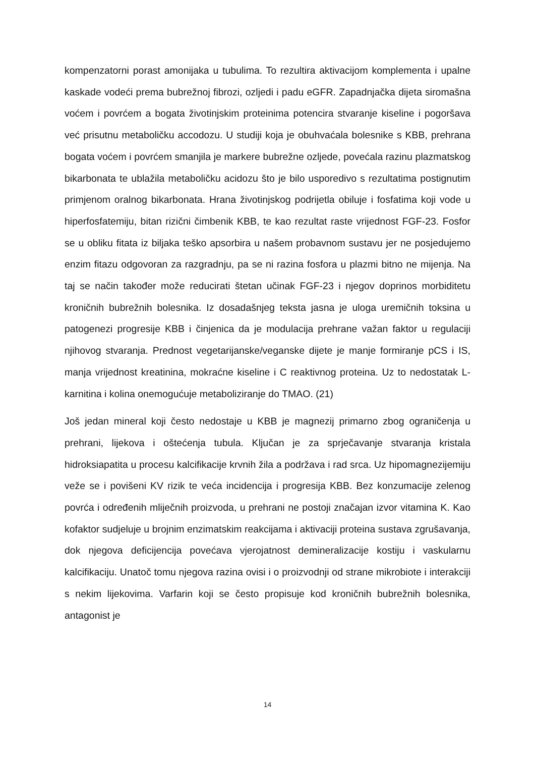kompenzatorni porast amonijaka u tubulima. To rezultira aktivacijom komplementa i upalne kaskade vodeći prema bubrežnoj fibrozi, ozljedi i padu eGFR. Zapadnjačka dijeta siromašna voćem i povrćem a bogata životinjskim proteinima potencira stvaranje kiseline i pogoršava već prisutnu metaboličku accodozu. U studiji koja je obuhvaćala bolesnike s KBB, prehrana bogata voćem i povrćem smanjila je markere bubrežne ozljede, povećala razinu plazmatskog bikarbonata te ublažila metaboličku acidozu što je bilo usporedivo s rezultatima postignutim primjenom oralnog bikarbonata. Hrana životinjskog podrijetla obiluje i fosfatima koji vode u hiperfosfatemiju, bitan rizični čimbenik KBB, te kao rezultat raste vrijednost FGF-23. Fosfor se u obliku fitata iz biljaka teško apsorbira u našem probavnom sustavu jer ne posjedujemo enzim fitazu odgovoran za razgradnju, pa se ni razina fosfora u plazmi bitno ne mijenja. Na taj se način također može reducirati štetan učinak FGF-23 i njegov doprinos morbiditetu kroničnih bubrežnih bolesnika. Iz dosadašnjeg teksta jasna je uloga uremičnih toksina u patogenezi progresije KBB i činjenica da je modulacija prehrane važan faktor u regulaciji njihovog stvaranja. Prednost vegetarijanske/veganske dijete je manje formiranje pCS i IS, manja vrijednost kreatinina, mokraćne kiseline i C reaktivnog proteina. Uz to nedostatak L-karnitina i kolina onemogućuje metaboliziranje do TMAO. (21)
Još jedan mineral koji često nedostaje u KBB je magnezij primarno zbog ograničenja u prehrani, lijekova i oštećenja tubula. Ključan je za sprječavanje stvaranja kristala hidroksiapatita u procesu kalcifikacije krvnih žila a podržava i rad srca. Uz hipomagnezijemiju veže se i povišeni KV rizik te veća incidencija i progresija KBB. Bez konzumacije zelenog povrća i određenih mliječnih proizvoda, u prehrani ne postoji značajan izvor vitamina K. Kao kofaktor sudjeluje u brojnim enzimatskim reakcijama i aktivaciji proteina sustava zgrušavanja, dok njegova deficijencija povećava vjerojatnost demineralizacije kostiju i vaskularnu kalcifikaciju. Unatoč tomu njegova razina ovisi i o proizvodnji od strane mikrobiote i interakciji s nekim lijekovima. Varfarin koji se često propisuje kod kroničnih bubrežnih bolesnika, antagonist je
14